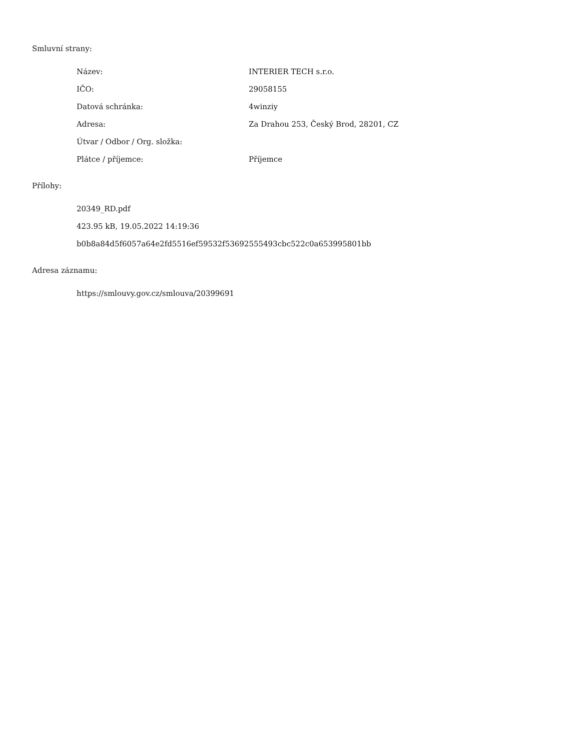Smluvní strany:
| Název: | INTERIER TECH s.r.o. |
| IČO: | 29058155 |
| Datová schránka: | 4winziy |
| Adresa: | Za Drahou 253, Český Brod, 28201, CZ |
| Útvar / Odbor / Org. složka: | |
| Plátce / příjemce: | Příjemce |
Přílohy:
20349_RD.pdf
423.95 kB, 19.05.2022 14:19:36
b0b8a84d5f6057a64e2fd5516ef59532f53692555493cbc522c0a653995801bb
Adresa záznamu:
https://smlouvy.gov.cz/smlouva/20399691